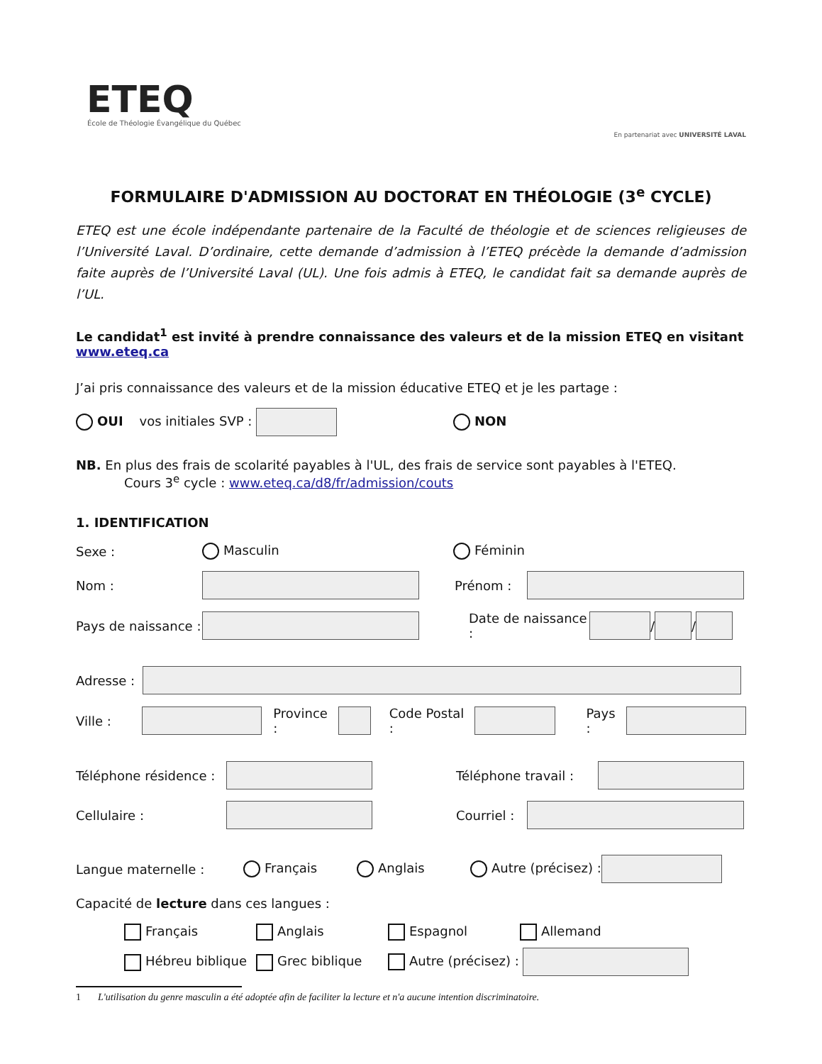ETEQ
École de Théologie Évangélique du Québec
En partenariat avec UNIVERSITÉ LAVAL
FORMULAIRE D'ADMISSION AU DOCTORAT EN THÉOLOGIE (3<sup>e</sup> CYCLE)
ETEQ est une école indépendante partenaire de la Faculté de théologie et de sciences religieuses de l’Université Laval. D’ordinaire, cette demande d’admission à l’ETEQ précède la demande d’admission faite auprès de l’Université Laval (UL). Une fois admis à ETEQ, le candidat fait sa demande auprès de l’UL.
Le candidat<sup>1</sup> est invité à prendre connaissance des valeurs et de la mission ETEQ en visitant www.eteq.ca
J’ai pris connaissance des valeurs et de la mission éducative ETEQ et je les partage :
OUI vos initiales SVP : NON
NB. En plus des frais de scolarité payables à l'UL, des frais de service sont payables à l'ETEQ.
Cours 3<sup>e</sup> cycle : www.eteq.ca/d8/fr/admission/couts
1. IDENTIFICATION
Sexe : Masculin Féminin
Nom : Prénom :
Pays de naissance : Date de naissance : / /
Adresse :
Ville : Province : Code Postal : Pays :
Téléphone résidence : Téléphone travail :
Cellulaire : Courriel :
Langue maternelle : Français Anglais Autre (précisez) :
Capacité de lecture dans ces langues :
Français Anglais Espagnol Allemand Hébreu biblique Grec biblique Autre (précisez) :
1 L'utilisation du genre masculin a été adoptée afin de faciliter la lecture et n'a aucune intention discriminatoire.